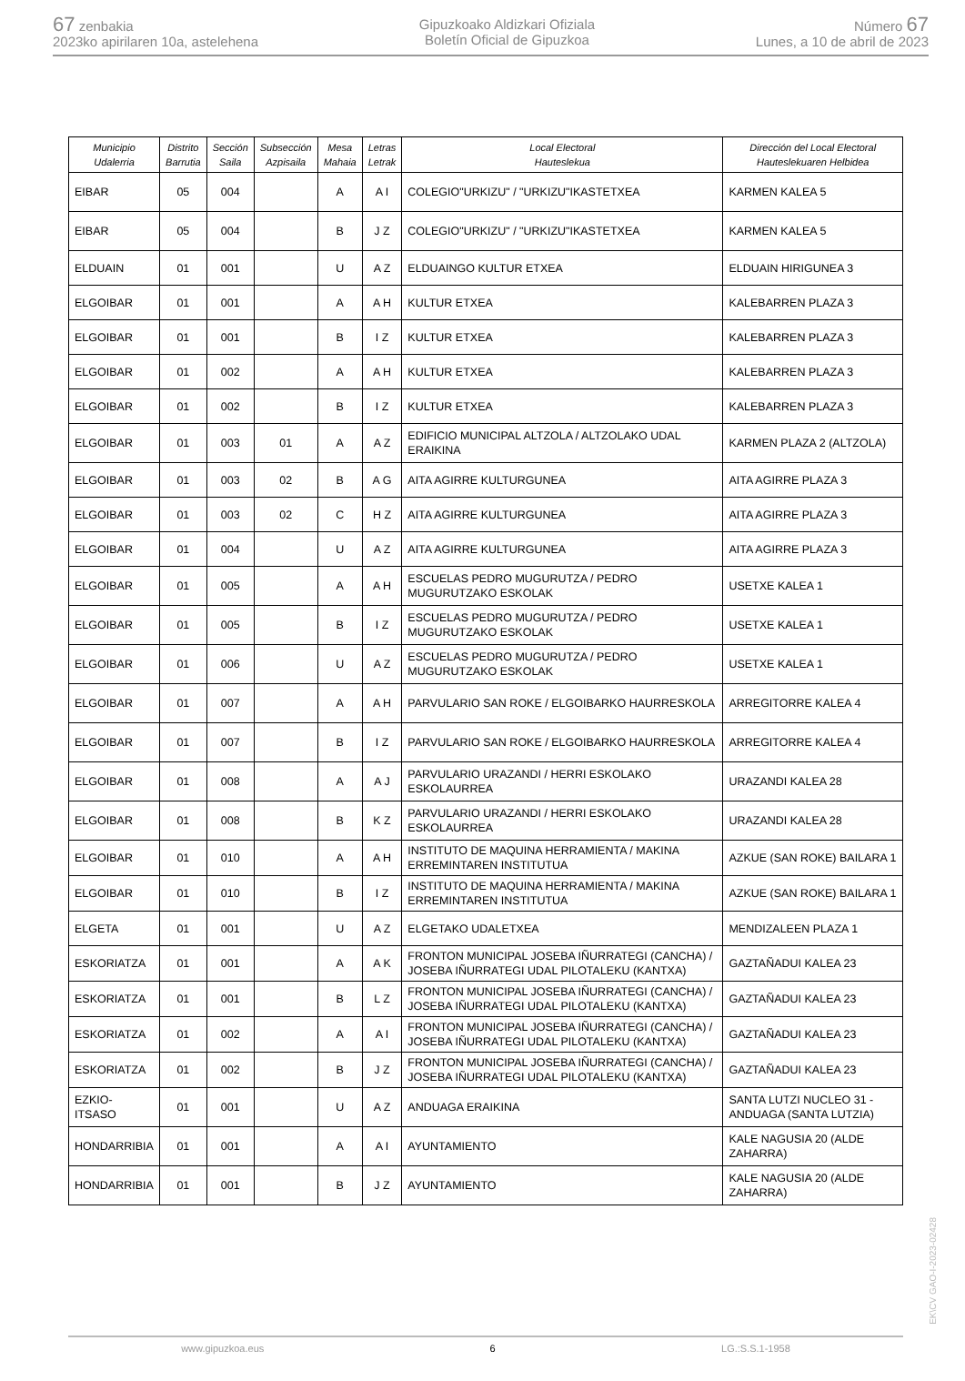67 zenbakia
2023ko apirilaren 10a, astelehena
Gipuzkoako Aldizkari Ofiziala
Boletín Oficial de Gipuzkoa
Número 67
Lunes, a 10 de abril de 2023
| Municipio Udalerria | Distrito Barrutia | Sección Saila | Subsección Azpisaila | Mesa Mahaia | Letras Letrak | Local Electoral Hauteslekua | Dirección del Local Electoral Hauteslekuaren Helbidea |
| --- | --- | --- | --- | --- | --- | --- | --- |
| EIBAR | 05 | 004 | | A | A I | COLEGIO"URKIZU" / "URKIZU"IKASTETXEA | KARMEN KALEA 5 |
| EIBAR | 05 | 004 | | B | J Z | COLEGIO"URKIZU" / "URKIZU"IKASTETXEA | KARMEN KALEA 5 |
| ELDUAIN | 01 | 001 | | U | A Z | ELDUAINGO KULTUR ETXEA | ELDUAIN HIRIGUNEA 3 |
| ELGOIBAR | 01 | 001 | | A | A H | KULTUR ETXEA | KALEBARREN PLAZA 3 |
| ELGOIBAR | 01 | 001 | | B | I Z | KULTUR ETXEA | KALEBARREN PLAZA 3 |
| ELGOIBAR | 01 | 002 | | A | A H | KULTUR ETXEA | KALEBARREN PLAZA 3 |
| ELGOIBAR | 01 | 002 | | B | I Z | KULTUR ETXEA | KALEBARREN PLAZA 3 |
| ELGOIBAR | 01 | 003 | 01 | A | A Z | EDIFICIO MUNICIPAL ALTZOLA / ALTZOLAKO UDAL ERAIKINA | KARMEN PLAZA 2 (ALTZOLA) |
| ELGOIBAR | 01 | 003 | 02 | B | A G | AITA AGIRRE KULTURGUNEA | AITA AGIRRE PLAZA 3 |
| ELGOIBAR | 01 | 003 | 02 | C | H Z | AITA AGIRRE KULTURGUNEA | AITA AGIRRE PLAZA 3 |
| ELGOIBAR | 01 | 004 | | U | A Z | AITA AGIRRE KULTURGUNEA | AITA AGIRRE PLAZA 3 |
| ELGOIBAR | 01 | 005 | | A | A H | ESCUELAS PEDRO MUGURUTZA / PEDRO MUGURUTZAKO ESKOLAK | USETXE KALEA 1 |
| ELGOIBAR | 01 | 005 | | B | I Z | ESCUELAS PEDRO MUGURUTZA / PEDRO MUGURUTZAKO ESKOLAK | USETXE KALEA 1 |
| ELGOIBAR | 01 | 006 | | U | A Z | ESCUELAS PEDRO MUGURUTZA / PEDRO MUGURUTZAKO ESKOLAK | USETXE KALEA 1 |
| ELGOIBAR | 01 | 007 | | A | A H | PARVULARIO SAN ROKE / ELGOIBARKO HAURRESKOLA | ARREGITORRE KALEA 4 |
| ELGOIBAR | 01 | 007 | | B | I Z | PARVULARIO SAN ROKE / ELGOIBARKO HAURRESKOLA | ARREGITORRE KALEA 4 |
| ELGOIBAR | 01 | 008 | | A | A J | PARVULARIO URAZANDI / HERRI ESKOLAKO ESKOLAURREA | URAZANDI KALEA 28 |
| ELGOIBAR | 01 | 008 | | B | K Z | PARVULARIO URAZANDI / HERRI ESKOLAKO ESKOLAURREA | URAZANDI KALEA 28 |
| ELGOIBAR | 01 | 010 | | A | A H | INSTITUTO DE MAQUINA HERRAMIENTA / MAKINA ERREMINTAREN INSTITUTUA | AZKUE (SAN ROKE) BAILARA 1 |
| ELGOIBAR | 01 | 010 | | B | I Z | INSTITUTO DE MAQUINA HERRAMIENTA / MAKINA ERREMINTAREN INSTITUTUA | AZKUE (SAN ROKE) BAILARA 1 |
| ELGETA | 01 | 001 | | U | A Z | ELGETAKO UDALETXEA | MENDIZALEEN PLAZA 1 |
| ESKORIATZA | 01 | 001 | | A | A K | FRONTON MUNICIPAL JOSEBA IÑURRATEGI (CANCHA) / JOSEBA IÑURRATEGI UDAL PILOTALEKU (KANTXA) | GAZTAÑADUI KALEA 23 |
| ESKORIATZA | 01 | 001 | | B | L Z | FRONTON MUNICIPAL JOSEBA IÑURRATEGI (CANCHA) / JOSEBA IÑURRATEGI UDAL PILOTALEKU (KANTXA) | GAZTAÑADUI KALEA 23 |
| ESKORIATZA | 01 | 002 | | A | A I | FRONTON MUNICIPAL JOSEBA IÑURRATEGI (CANCHA) / JOSEBA IÑURRATEGI UDAL PILOTALEKU (KANTXA) | GAZTAÑADUI KALEA 23 |
| ESKORIATZA | 01 | 002 | | B | J Z | FRONTON MUNICIPAL JOSEBA IÑURRATEGI (CANCHA) / JOSEBA IÑURRATEGI UDAL PILOTALEKU (KANTXA) | GAZTAÑADUI KALEA 23 |
| EZKIO-ITSASO | 01 | 001 | | U | A Z | ANDUAGA ERAIKINA | SANTA LUTZI NUCLEO 31 - ANDUAGA (SANTA LUTZIA) |
| HONDARRIBIA | 01 | 001 | | A | A I | AYUNTAMIENTO | KALE NAGUSIA 20 (ALDE ZAHARRA) |
| HONDARRIBIA | 01 | 001 | | B | J Z | AYUNTAMIENTO | KALE NAGUSIA 20 (ALDE ZAHARRA) |
EK\CV GAO-I-2023-02428
www.gipuzkoa.eus 6 LG.:S.S.1-1958